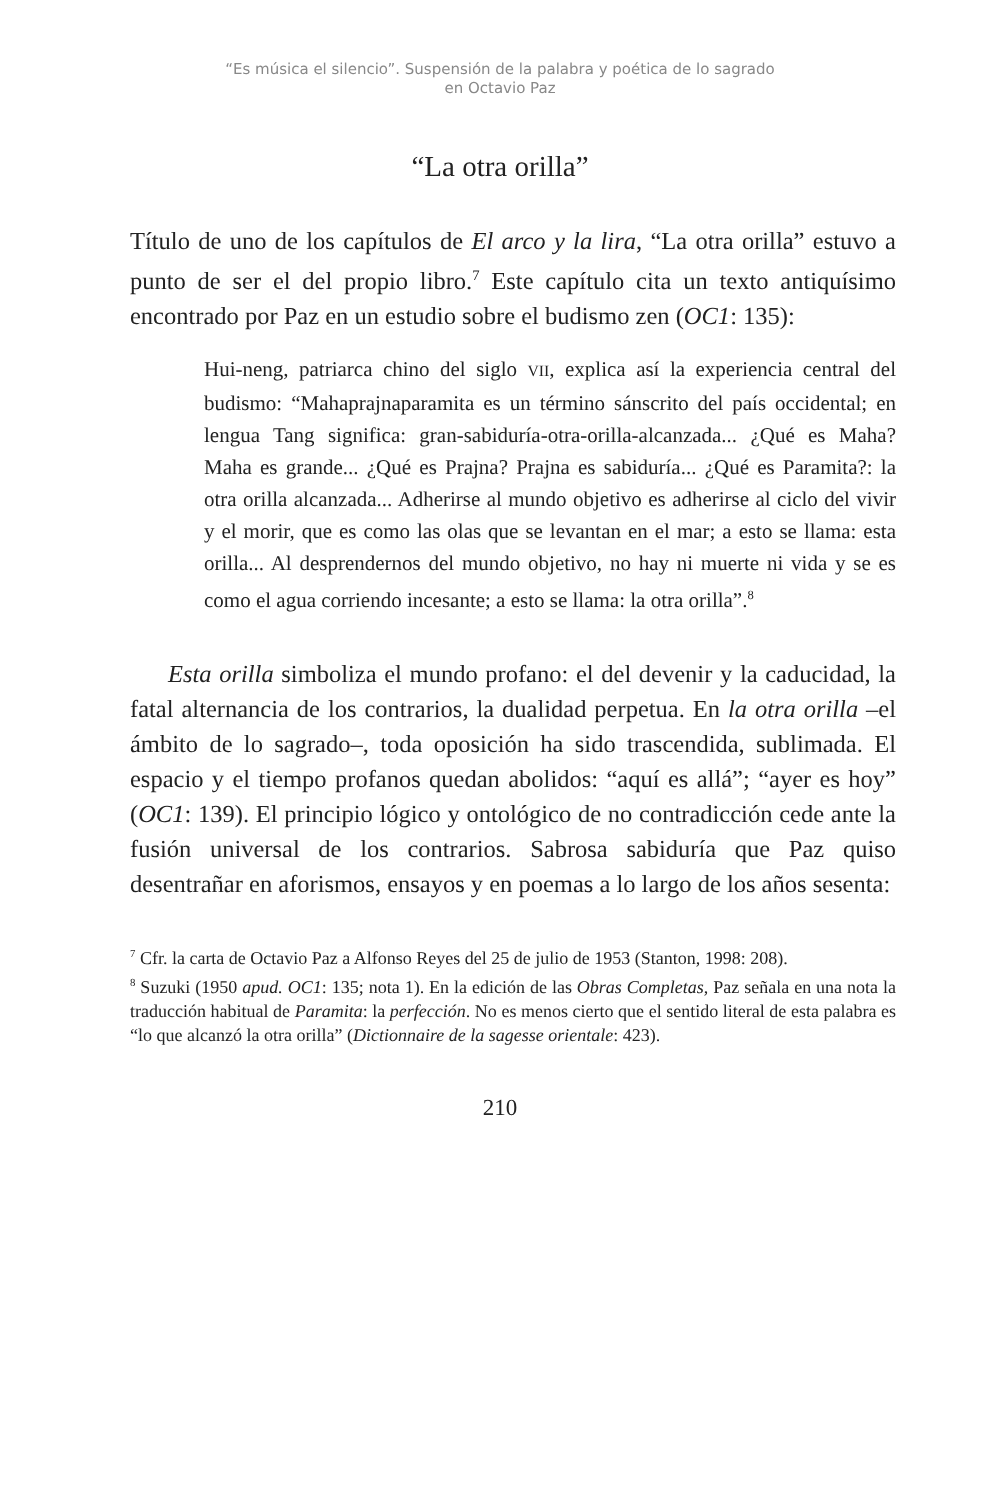“Es música el silencio”. Suspensión de la palabra y poética de lo sagrado
en Octavio Paz
“La otra orilla”
Título de uno de los capítulos de El arco y la lira, “La otra orilla” estuvo a punto de ser el del propio libro.<sup>7</sup> Este capítulo cita un texto antiquísimo encontrado por Paz en un estudio sobre el budismo zen (OC1: 135):
Hui-neng, patriarca chino del siglo VII, explica así la experiencia central del budismo: “Mahaprajnaparamita es un término sánscrito del país occidental; en lengua Tang significa: gran-sabiduría-otra-orilla-alcanzada... ¿Qué es Maha? Maha es grande... ¿Qué es Prajna? Prajna es sabiduría... ¿Qué es Paramita?: la otra orilla alcanzada... Adherirse al mundo objetivo es adherirse al ciclo del vivir y el morir, que es como las olas que se levantan en el mar; a esto se llama: esta orilla... Al desprendernos del mundo objetivo, no hay ni muerte ni vida y se es como el agua corriendo incesante; a esto se llama: la otra orilla”.<sup>8</sup>
Esta orilla simboliza el mundo profano: el del devenir y la caducidad, la fatal alternancia de los contrarios, la dualidad perpetua. En la otra orilla –el ámbito de lo sagrado–, toda oposición ha sido trascendida, sublimada. El espacio y el tiempo profanos quedan abolidos: “aquí es allá”; “ayer es hoy” (OC1: 139). El principio lógico y ontológico de no contradicción cede ante la fusión universal de los contrarios. Sabrosa sabiduría que Paz quiso desentrañar en aforismos, ensayos y en poemas a lo largo de los años sesenta:
<sup>7</sup> Cfr. la carta de Octavio Paz a Alfonso Reyes del 25 de julio de 1953 (Stanton, 1998: 208).
<sup>8</sup> Suzuki (1950 apud. OC1: 135; nota 1). En la edición de las Obras Completas, Paz señala en una nota la traducción habitual de Paramita: la perfección. No es menos cierto que el sentido literal de esta palabra es “lo que alcanzó la otra orilla” (Dictionnaire de la sagesse orientale: 423).
210